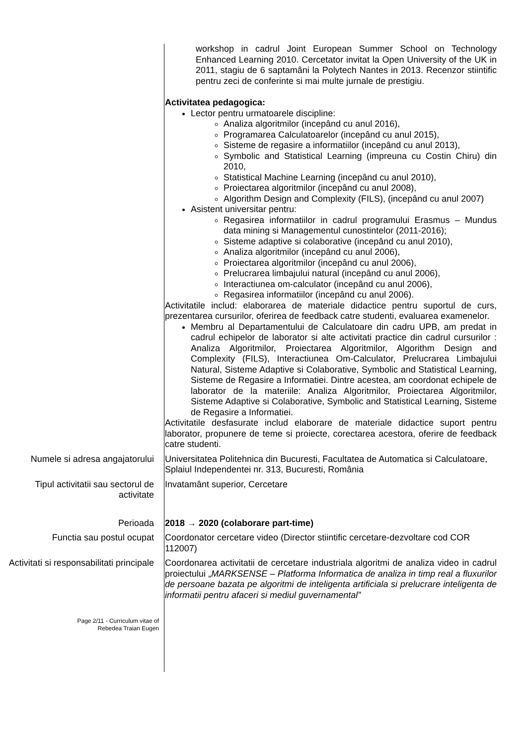workshop in cadrul Joint European Summer School on Technology Enhanced Learning 2010. Cercetator invitat la Open University of the UK in 2011, stagiu de 6 saptamâni la Polytech Nantes in 2013. Recenzor stiintific pentru zeci de conferinte si mai multe jurnale de prestigiu.
Activitatea pedagogica:
Lector pentru urmatoarele discipline:
Analiza algoritmilor (incepând cu anul 2016),
Programarea Calculatoarelor (incepând cu anul 2015),
Sisteme de regasire a informatiilor (incepând cu anul 2013),
Symbolic and Statistical Learning (impreuna cu Costin Chiru) din 2010,
Statistical Machine Learning (incepând cu anul 2010),
Proiectarea algoritmilor (incepând cu anul 2008),
Algorithm Design and Complexity (FILS), (incepând cu anul 2007)
Asistent universitar pentru:
Regasirea informatiilor in cadrul programului Erasmus – Mundus data mining si Managementul cunostintelor (2011-2016);
Sisteme adaptive si colaborative (incepând cu anul 2010),
Analiza algoritmilor (incepând cu anul 2006),
Proiectarea algoritmilor (incepând cu anul 2006),
Prelucrarea limbajului natural (incepând cu anul 2006),
Interactiunea om-calculator (incepând cu anul 2006),
Regasirea informatiilor (incepând cu anul 2006).
Activitatile includ: elaborarea de materiale didactice pentru suportul de curs, prezentarea cursurilor, oferirea de feedback catre studenti, evaluarea examenelor.
Membru al Departamentului de Calculatoare din cadru UPB, am predat in cadrul echipelor de laborator si alte activitati practice din cadrul cursurilor : Analiza Algoritmilor, Proiectarea Algoritmilor, Algorithm Design and Complexity (FILS), Interactiunea Om-Calculator, Prelucrarea Limbajului Natural, Sisteme Adaptive si Colaborative, Symbolic and Statistical Learning, Sisteme de Regasire a Informatiei. Dintre acestea, am coordonat echipele de laborator de la materiile: Analiza Algoritmilor, Proiectarea Algoritmilor, Sisteme Adaptive si Colaborative, Symbolic and Statistical Learning, Sisteme de Regasire a Informatiei.
Activitatile desfasurate includ elaborare de materiale didactice suport pentru laborator, propunere de teme si proiecte, corectarea acestora, oferire de feedback catre studenti.
Numele si adresa angajatorului
Universitatea Politehnica din Bucuresti, Facultatea de Automatica si Calculatoare,
Splaiul Independentei nr. 313, Bucuresti, România
Tipul activitatii sau sectorul de activitate
Invatamânt superior, Cercetare
Perioada 2018 → 2020 (colaborare part-time)
Functia sau postul ocupat Coordonator cercetare video (Director stiintific cercetare-dezvoltare cod COR 112007)
Activitati si responsabilitati principale
Coordonarea activitatii de cercetare industriala algoritmi de analiza video in cadrul proiectului „MARKSENSE – Platforma Informatica de analiza in timp real a fluxurilor de persoane bazata pe algoritmi de inteligenta artificiala si prelucrare inteligenta de informatii pentru afaceri si mediul guvernamental”
Page 2/11 - Curriculum vitae of
Rebedea Traian Eugen